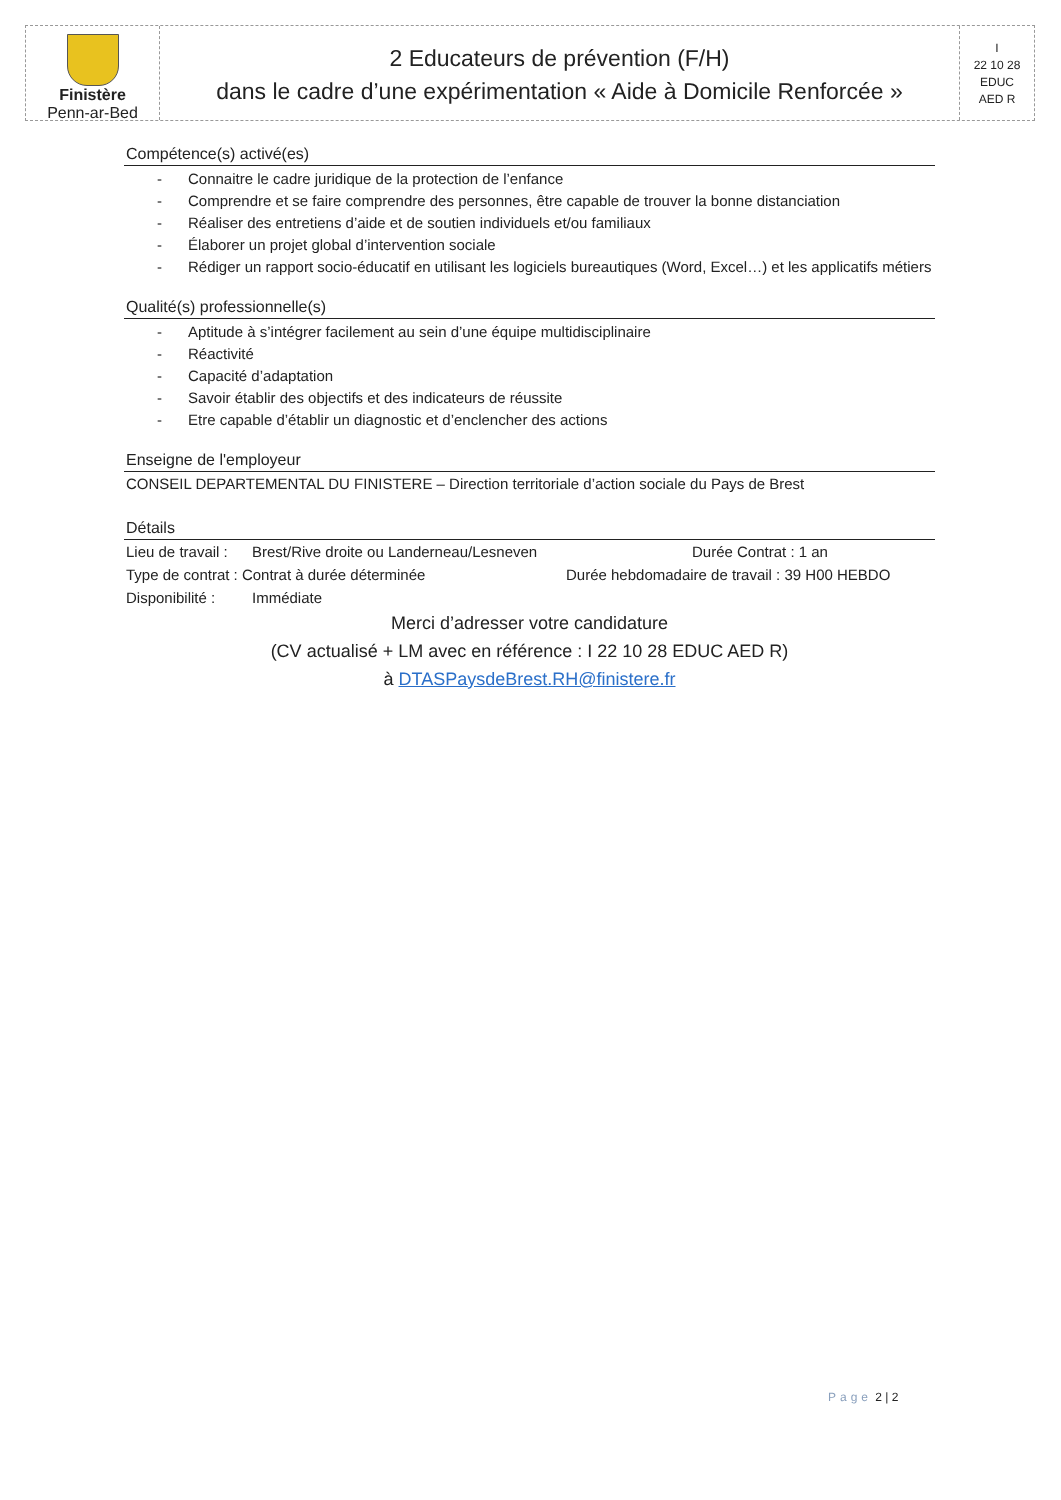Finistère
Penn-ar-Bed
2 Educateurs de prévention (F/H)
dans le cadre d’une expérimentation « Aide à Domicile Renforcée »
I
22 10 28
EDUC
AED R
Compétence(s) activé(es)
- Connaitre le cadre juridique de la protection de l’enfance
- Comprendre et se faire comprendre des personnes, être capable de trouver la bonne distanciation
- Réaliser des entretiens d’aide et de soutien individuels et/ou familiaux
- Élaborer un projet global d’intervention sociale
- Rédiger un rapport socio-éducatif en utilisant les logiciels bureautiques (Word, Excel…) et les applicatifs métiers
Qualité(s) professionnelle(s)
- Aptitude à s’intégrer facilement au sein d’une équipe multidisciplinaire
- Réactivité
- Capacité d’adaptation
- Savoir établir des objectifs et des indicateurs de réussite
- Etre capable d’établir un diagnostic et d’enclencher des actions
Enseigne de l'employeur
CONSEIL DEPARTEMENTAL DU FINISTERE – Direction territoriale d’action sociale du Pays de Brest
Détails
Lieu de travail : Brest/Rive droite ou Landerneau/Lesneven Durée Contrat : 1 an
Type de contrat : Contrat à durée déterminée Durée hebdomadaire de travail : 39 H00 HEBDO
Disponibilité : Immédiate
Merci d’adresser votre candidature
(CV actualisé + LM avec en référence : I 22 10 28 EDUC AED R)
à DTASPaysdeBrest.RH@finistere.fr
Page 2 | 2